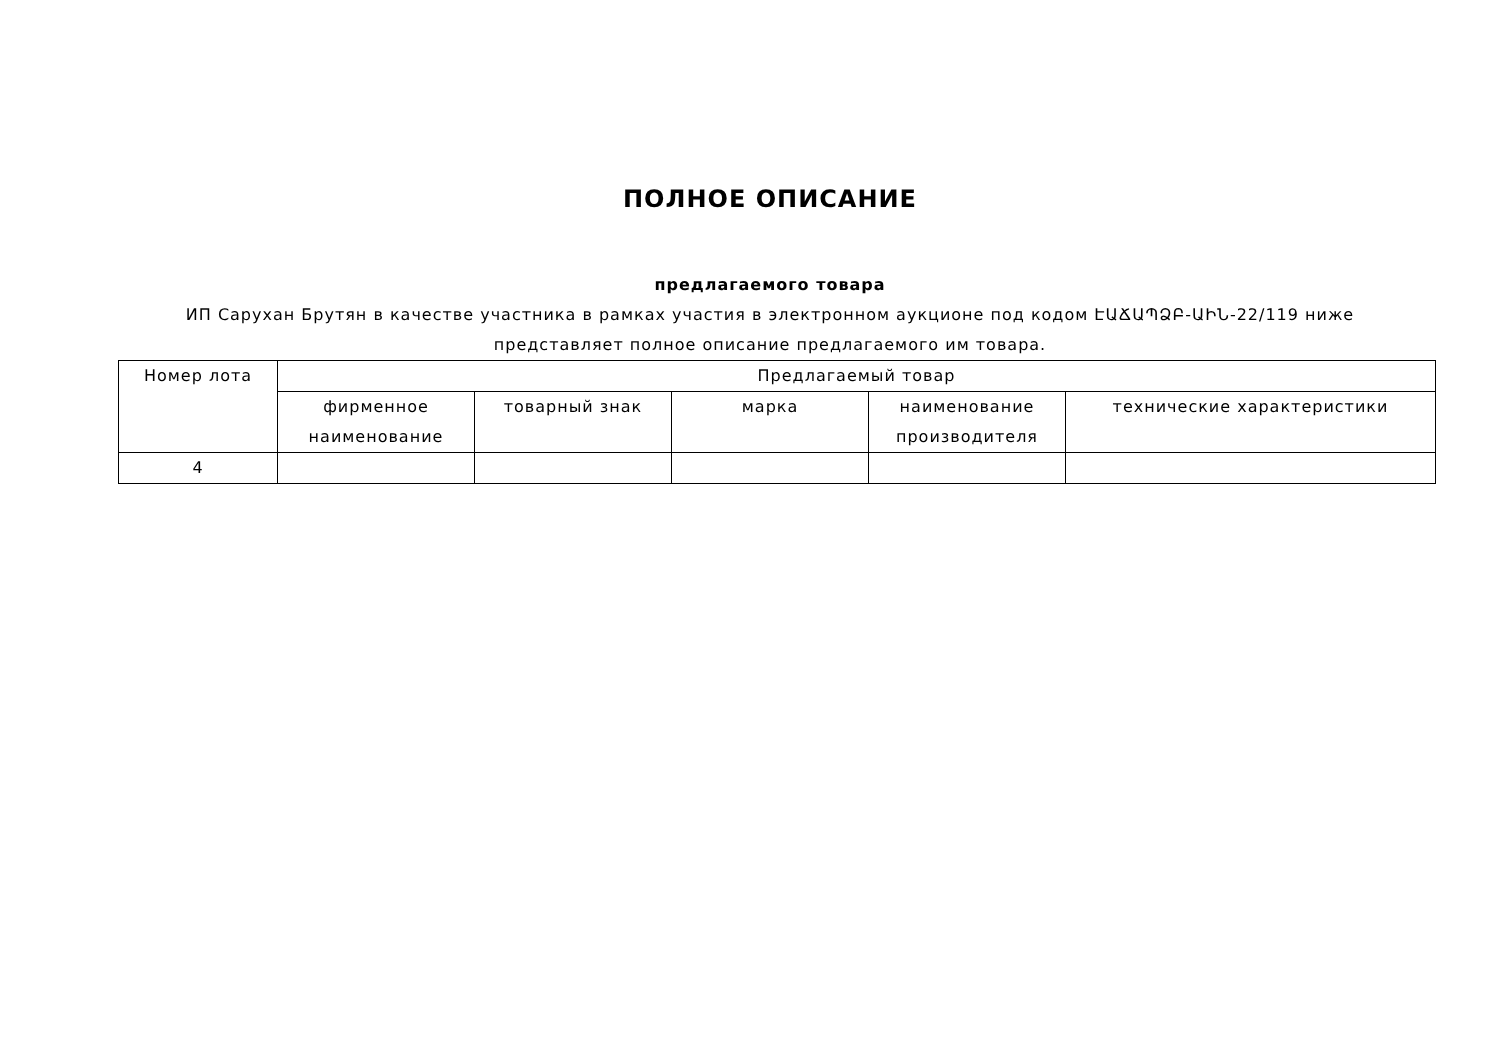ПОЛНОЕ ОПИСАНИЕ
предлагаемого товара
ИП Сарухан Брутян в качестве участника в рамках участия в электронном аукционе под кодом ԷԱՃԱՊՁԲ-ԱԻՆ-22/119 ниже представляет полное описание предлагаемого им товара.
| Номер лота | Предлагаемый товар | | | | |
| --- | --- | --- | --- | --- | --- |
| | фирменное наименование | товарный знак | марка | наименование производителя | технические характеристики |
| 4 | | | | | |